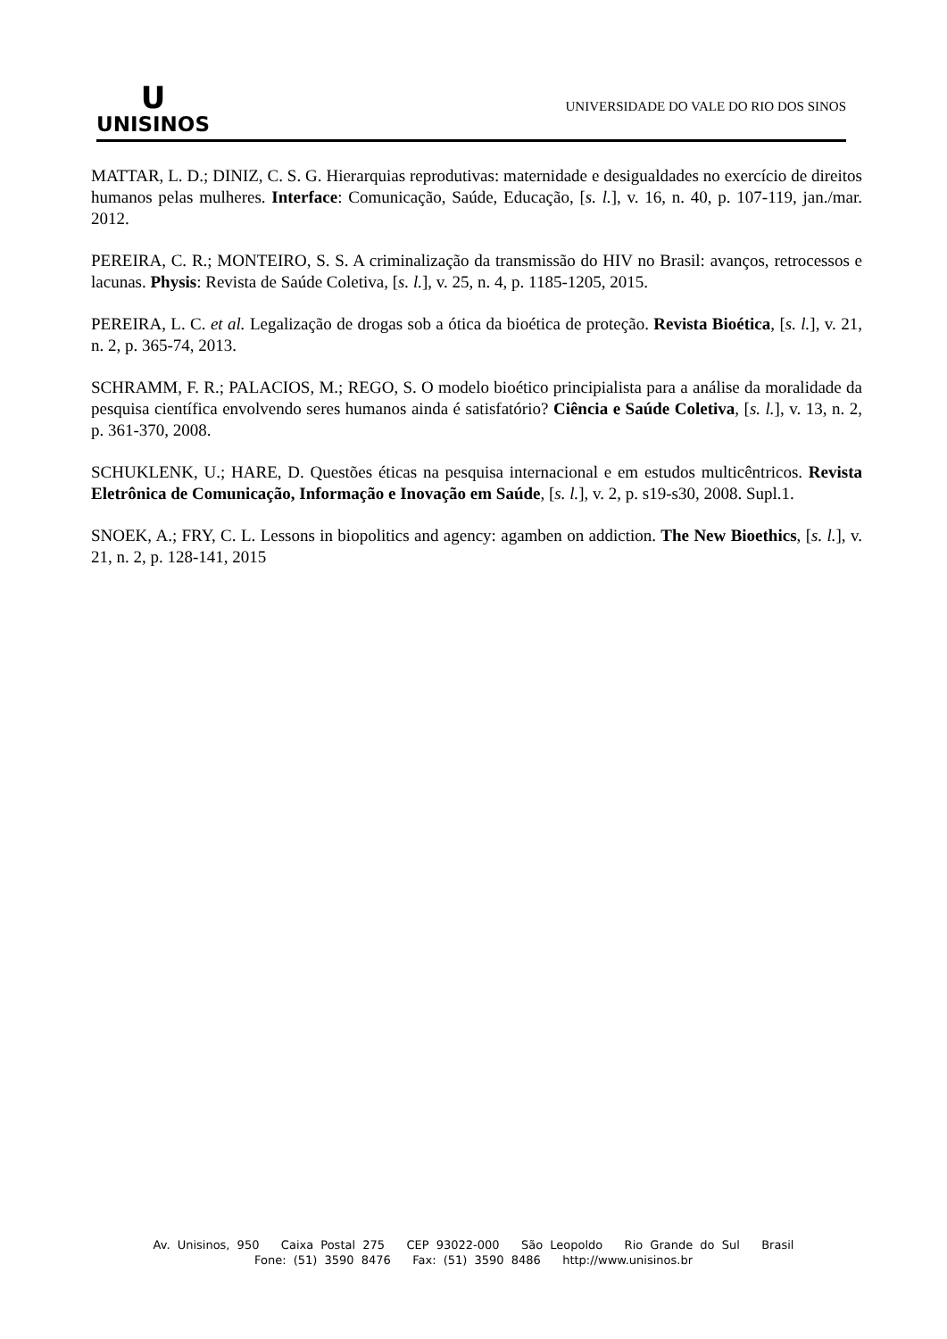U
UNISINOS
UNIVERSIDADE DO VALE DO RIO DOS SINOS
MATTAR, L. D.; DINIZ, C. S. G. Hierarquias reprodutivas: maternidade e desigualdades no exercício de direitos humanos pelas mulheres. Interface: Comunicação, Saúde, Educação, [s. l.], v. 16, n. 40, p. 107-119, jan./mar. 2012.
PEREIRA, C. R.; MONTEIRO, S. S. A criminalização da transmissão do HIV no Brasil: avanços, retrocessos e lacunas. Physis: Revista de Saúde Coletiva, [s. l.], v. 25, n. 4, p. 1185-1205, 2015.
PEREIRA, L. C. et al. Legalização de drogas sob a ótica da bioética de proteção. Revista Bioética, [s. l.], v. 21, n. 2, p. 365-74, 2013.
SCHRAMM, F. R.; PALACIOS, M.; REGO, S. O modelo bioético principialista para a análise da moralidade da pesquisa científica envolvendo seres humanos ainda é satisfatório? Ciência e Saúde Coletiva, [s. l.], v. 13, n. 2, p. 361-370, 2008.
SCHUKLENK, U.; HARE, D. Questões éticas na pesquisa internacional e em estudos multicêntricos. Revista Eletrônica de Comunicação, Informação e Inovação em Saúde, [s. l.], v. 2, p. s19-s30, 2008. Supl.1.
SNOEK, A.; FRY, C. L. Lessons in biopolitics and agency: agamben on addiction. The New Bioethics, [s. l.], v. 21, n. 2, p. 128-141, 2015
Av. Unisinos, 950 Caixa Postal 275 CEP 93022-000 São Leopoldo Rio Grande do Sul Brasil
Fone: (51) 3590 8476 Fax: (51) 3590 8486 http://www.unisinos.br